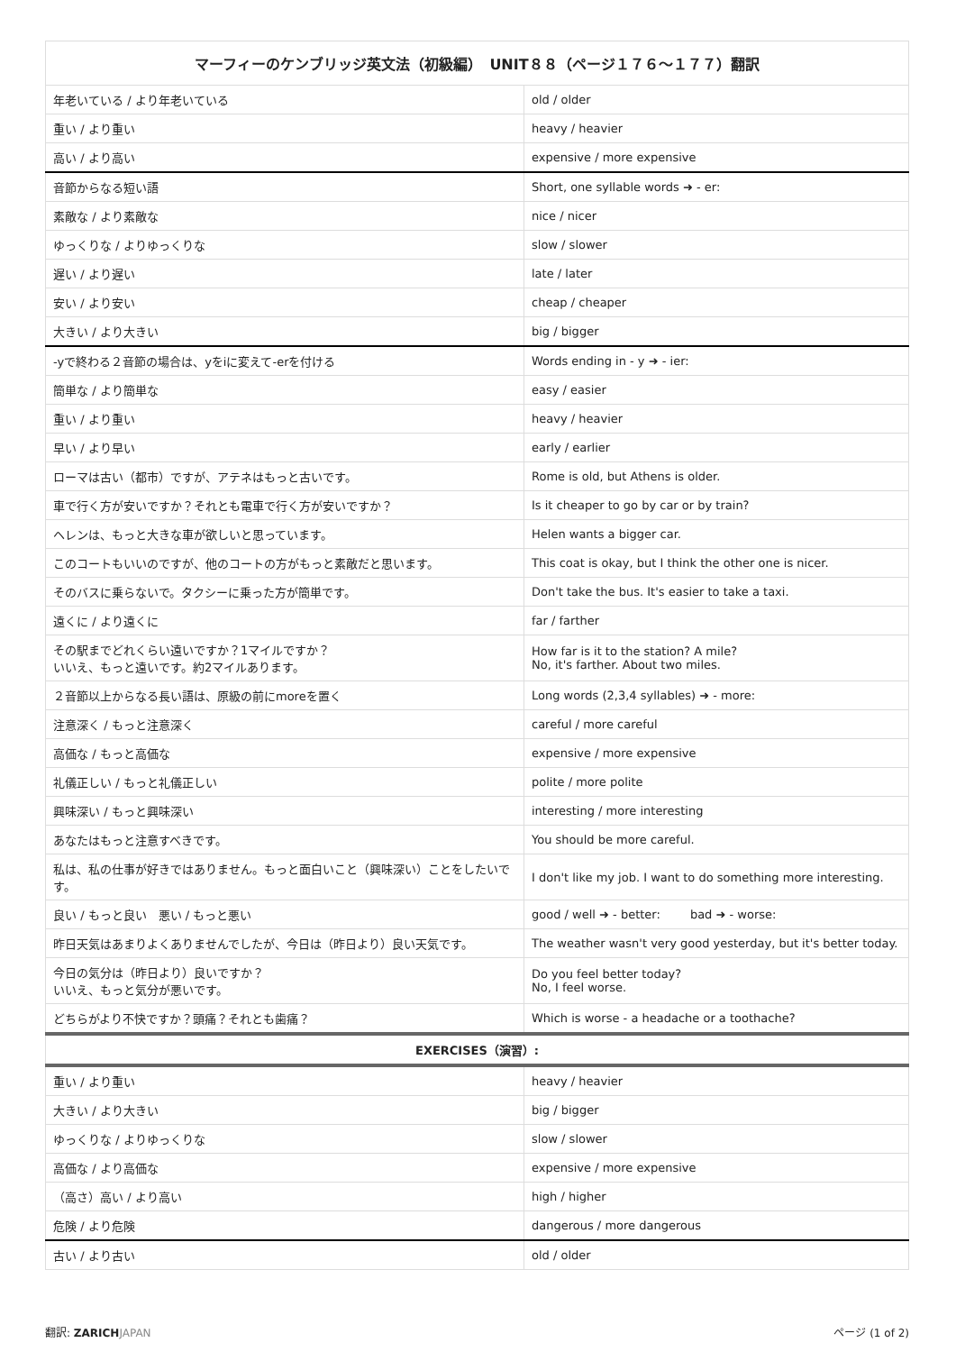| マーフィーのケンブリッジ英文法（初級編） UNIT８８（ページ１７６〜１７７）翻訳 | |
| --- | --- |
| 年老いている / より年老いている | old / older |
| 重い / より重い | heavy / heavier |
| 高い / より高い | expensive / more expensive |
| 音節からなる短い語 | Short, one syllable words ➜ - er: |
| 素敵な / より素敵な | nice / nicer |
| ゆっくりな / よりゆっくりな | slow / slower |
| 遅い / より遅い | late / later |
| 安い / より安い | cheap / cheaper |
| 大きい / より大きい | big / bigger |
| -yで終わる２音節の場合は、yをiに変えて-erを付ける | Words ending in - y ➜ - ier: |
| 簡単な / より簡単な | easy / easier |
| 重い / より重い | heavy / heavier |
| 早い / より早い | early / earlier |
| ローマは古い（都市）ですが、アテネはもっと古いです。 | Rome is old, but Athens is older. |
| 車で行く方が安いですか？それとも電車で行く方が安いですか？ | Is it cheaper to go by car or by train? |
| ヘレンは、もっと大きな車が欲しいと思っています。 | Helen wants a bigger car. |
| このコートもいいのですが、他のコートの方がもっと素敵だと思います。 | This coat is okay, but I think the other one is nicer. |
| そのバスに乗らないで。タクシーに乗った方が簡単です。 | Don't take the bus. It's easier to take a taxi. |
| 遠くに / より遠くに | far / farther |
| その駅までどれくらい遠いですか？1マイルですか？ いいえ、もっと遠いです。約2マイルあります。 | How far is it to the station? A mile? No, it's farther. About two miles. |
| ２音節以上からなる長い語は、原級の前にmoreを置く | Long words (2,3,4 syllables) ➜ - more: |
| 注意深く / もっと注意深く | careful / more careful |
| 高価な / もっと高価な | expensive / more expensive |
| 礼儀正しい / もっと礼儀正しい | polite / more polite |
| 興味深い / もっと興味深い | interesting / more interesting |
| あなたはもっと注意すべきです。 | You should be more careful. |
| 私は、私の仕事が好きではありません。もっと面白いこと（興味深い）ことをしたいです。 | I don't like my job. I want to do something more interesting. |
| 良い / もっと良い 悪い / もっと悪い | good / well ➜ - better: bad ➜ - worse: |
| 昨日天気はあまりよくありませんでしたが、今日は（昨日より）良い天気です。 | The weather wasn't very good yesterday, but it's better today. |
| 今日の気分は（昨日より）良いですか？ いいえ、もっと気分が悪いです。 | Do you feel better today? No, I feel worse. |
| どちらがより不快ですか？頭痛？それとも歯痛？ | Which is worse - a headache or a toothache? |
| EXERCISES（演習）: | |
| 重い / より重い | heavy / heavier |
| 大きい / より大きい | big / bigger |
| ゆっくりな / よりゆっくりな | slow / slower |
| 高価な / より高価な | expensive / more expensive |
| （高さ）高い / より高い | high / higher |
| 危険 / より危険 | dangerous / more dangerous |
| 古い / より古い | old / older |
翻訳: ZARICH JAPAN ページ (1 of 2)